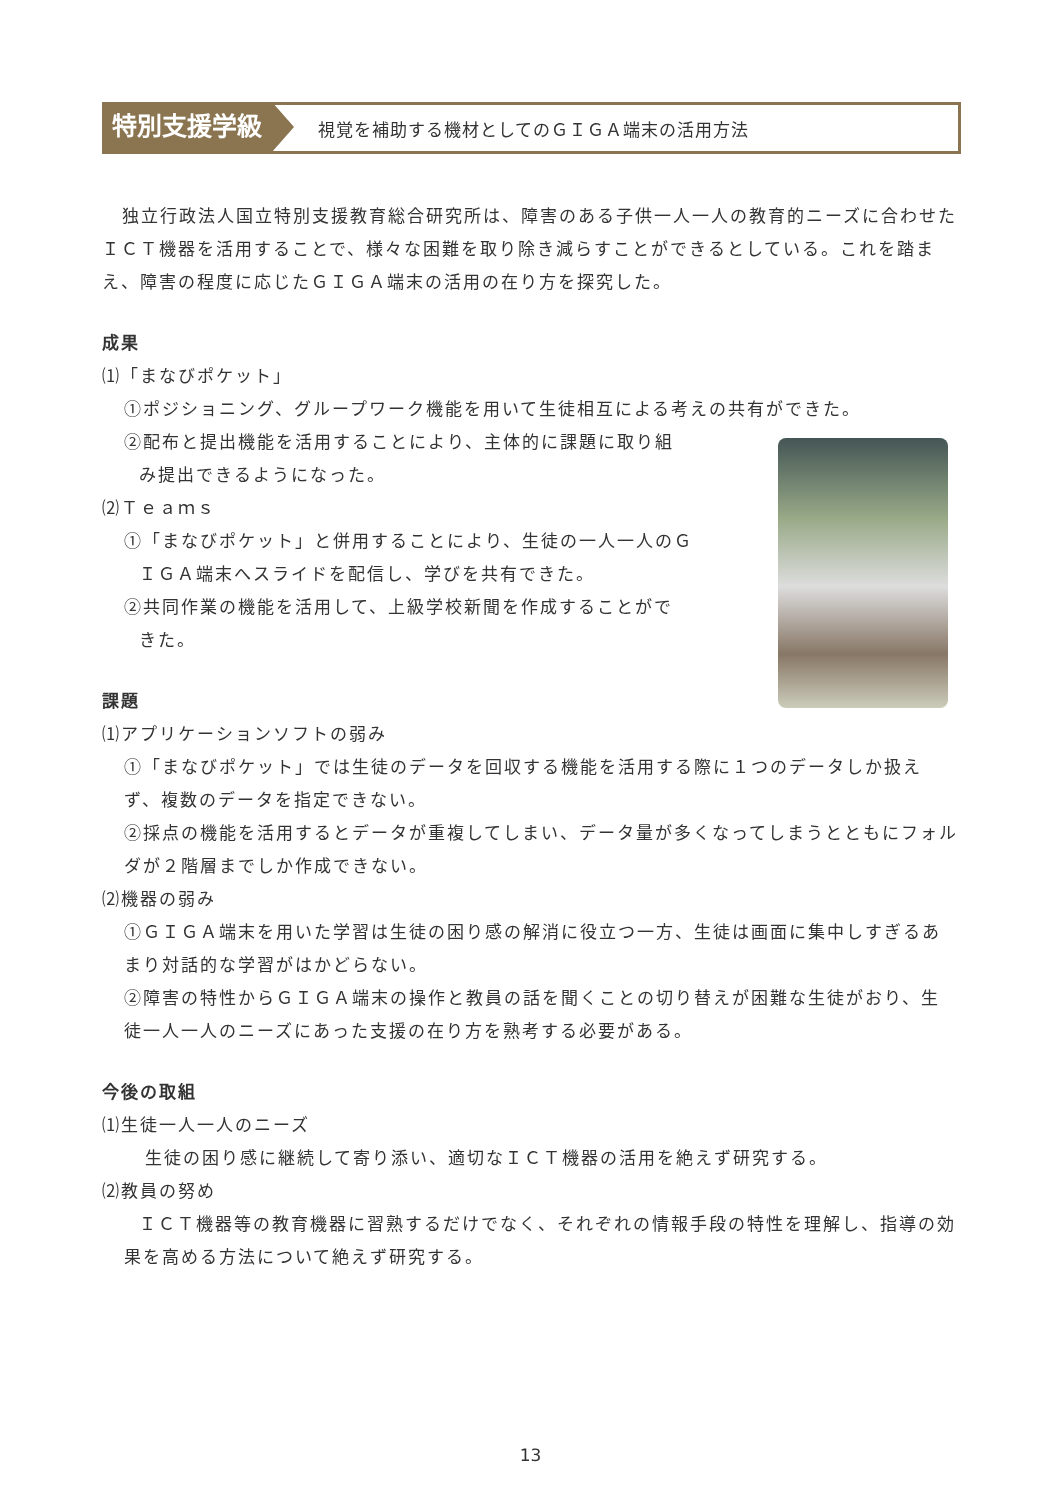特別支援学級
視覚を補助する機材としてのＧＩＧＡ端末の活用方法
独立行政法人国立特別支援教育総合研究所は、障害のある子供一人一人の教育的ニーズに合わせたＩＣＴ機器を活用することで、様々な困難を取り除き減らすことができるとしている。これを踏まえ、障害の程度に応じたＧＩＧＡ端末の活用の在り方を探究した。
成果
⑴「まなびポケット」
①ポジショニング、グループワーク機能を用いて生徒相互による考えの共有ができた。
②配布と提出機能を活用することにより、主体的に課題に取り組
み提出できるようになった。
⑵Ｔｅａｍｓ
①「まなびポケット」と併用することにより、生徒の一人一人のＧ
ＩＧＡ端末へスライドを配信し、学びを共有できた。
②共同作業の機能を活用して、上級学校新聞を作成することがで
きた。
課題
⑴アプリケーションソフトの弱み
①「まなびポケット」では生徒のデータを回収する機能を活用する際に１つのデータしか扱えず、複数のデータを指定できない。
②採点の機能を活用するとデータが重複してしまい、データ量が多くなってしまうとともにフォルダが２階層までしか作成できない。
⑵機器の弱み
①ＧＩＧＡ端末を用いた学習は生徒の困り感の解消に役立つ一方、生徒は画面に集中しすぎるあまり対話的な学習がはかどらない。
②障害の特性からＧＩＧＡ端末の操作と教員の話を聞くことの切り替えが困難な生徒がおり、生徒一人一人のニーズにあった支援の在り方を熟考する必要がある。
今後の取組
⑴生徒一人一人のニーズ
生徒の困り感に継続して寄り添い、適切なＩＣＴ機器の活用を絶えず研究する。
⑵教員の努め
ＩＣＴ機器等の教育機器に習熟するだけでなく、それぞれの情報手段の特性を理解し、指導の効果を高める方法について絶えず研究する。
13